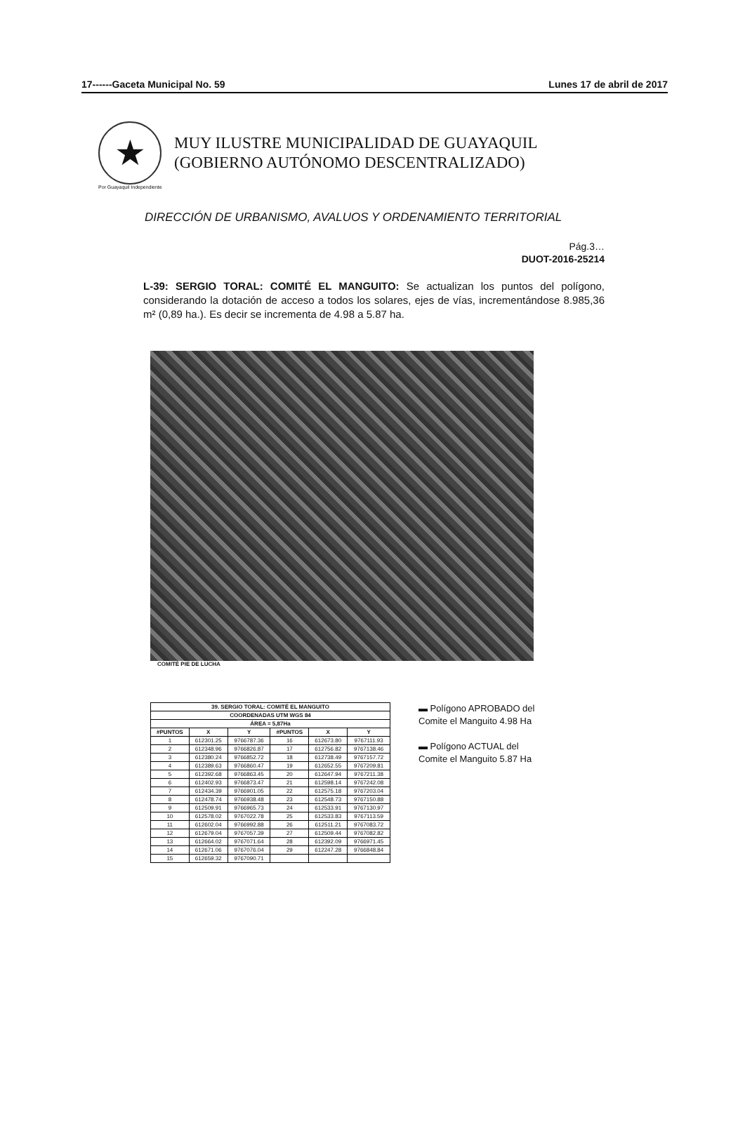17------Gaceta Municipal No. 59 Lunes 17 de abril de 2017
★
MUY ILUSTRE MUNICIPALIDAD DE GUAYAQUIL
(GOBIERNO AUTÓNOMO DESCENTRALIZADO)
Por Guayaquil Independiente
DIRECCIÓN DE URBANISMO, AVALUOS Y ORDENAMIENTO TERRITORIAL
Pág.3…
DUOT-2016-25214
L-39: SERGIO TORAL: COMITÉ EL MANGUITO: Se actualizan los puntos del polígono, considerando la dotación de acceso a todos los solares, ejes de vías, incrementándose 8.985,36 m² (0,89 ha.). Es decir se incrementa de 4.98 a 5.87 ha.
COMITÉ PIE DE LUCHA
| 39. SERGIO TORAL: COMITÉ EL MANGUITO | | | | | |
| --- | --- | --- | --- | --- | --- |
| COORDENADAS UTM WGS 84 | | | | | |
| ÁREA = 5,87Ha | | | | | |
| #PUNTOS | X | Y | #PUNTOS | X | Y |
| 1 | 612301.25 | 9766787.36 | 16 | 612673.80 | 9767111.93 |
| 2 | 612348.96 | 9766826.87 | 17 | 612756.82 | 9767138.46 |
| 3 | 612380.24 | 9766852.72 | 18 | 612738.49 | 9767157.72 |
| 4 | 612389.63 | 9766860.47 | 19 | 612652.55 | 9767209.81 |
| 5 | 612392.68 | 9766863.45 | 20 | 612647.94 | 9767211.38 |
| 6 | 612402.93 | 9766873.47 | 21 | 612598.14 | 9767242.08 |
| 7 | 612434.39 | 9766901.05 | 22 | 612575.18 | 9767203.04 |
| 8 | 612478.74 | 9766938.48 | 23 | 612548.73 | 9767150.88 |
| 9 | 612509.91 | 9766965.73 | 24 | 612533.91 | 9767130.97 |
| 10 | 612578.02 | 9767022.78 | 25 | 612533.83 | 9767113.59 |
| 11 | 612602.04 | 9766992.88 | 26 | 612511.21 | 9767083.72 |
| 12 | 612679.04 | 9767057.39 | 27 | 612509.44 | 9767082.82 |
| 13 | 612664.02 | 9767071.64 | 28 | 612392.09 | 9766971.45 |
| 14 | 612671.06 | 9767076.04 | 29 | 612247.28 | 9766848.84 |
| 15 | 612659.32 | 9767090.71 | | | |
▬ Polígono APROBADO del
Comite el Manguito 4.98 Ha
▬ Polígono ACTUAL del
Comite el Manguito 5.87 Ha